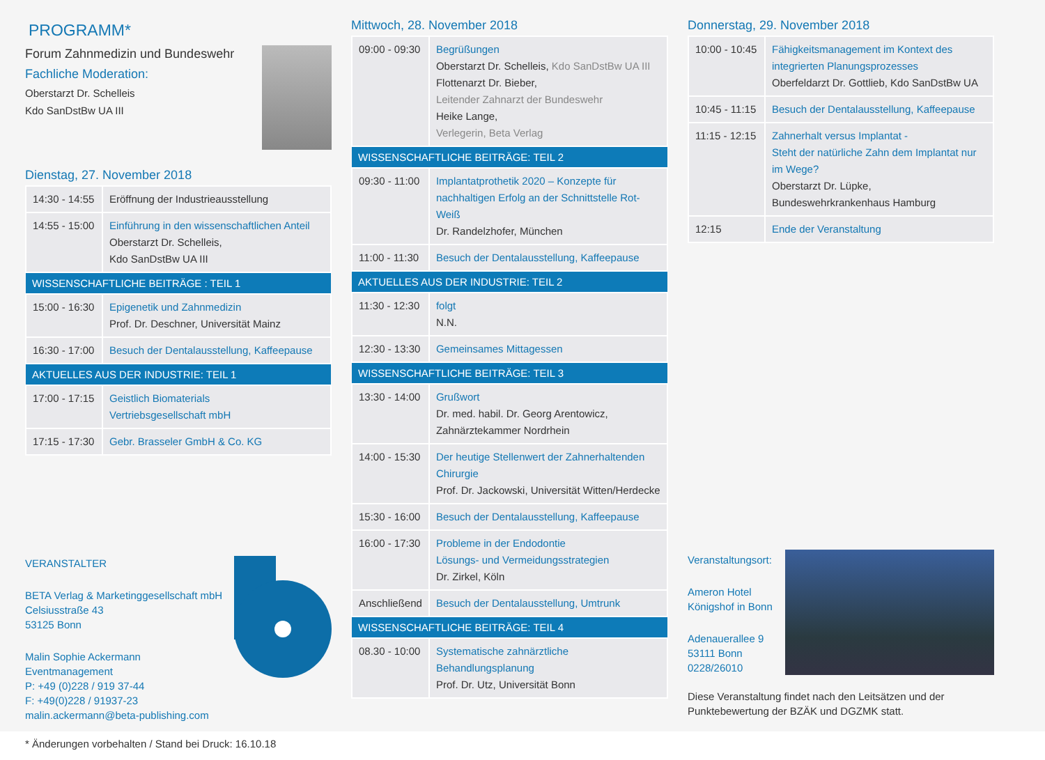PROGRAMM*
Forum Zahnmedizin und Bundeswehr
Fachliche Moderation:
Oberstarzt Dr. Schelleis
Kdo SanDstBw UA III
Dienstag, 27. November 2018
| 14:30 - 14:55 | Eröffnung der Industrieausstellung |
| 14:55 - 15:00 | Einführung in den wissenschaftlichen Anteil Oberstarzt Dr. Schelleis, Kdo SanDstBw UA III |
| WISSENSCHAFTLICHE BEITRÄGE : TEIL 1 | |
| 15:00 - 16:30 | Epigenetik und Zahnmedizin Prof. Dr. Deschner, Universität Mainz |
| 16:30 - 17:00 | Besuch der Dentalausstellung, Kaffeepause |
| AKTUELLES AUS DER INDUSTRIE: TEIL 1 | |
| 17:00 - 17:15 | Geistlich Biomaterials Vertriebsgesellschaft mbH |
| 17:15 - 17:30 | Gebr. Brasseler GmbH & Co. KG |
VERANSTALTER
BETA Verlag & Marketinggesellschaft mbH
Celsiusstraße 43
53125 Bonn
Malin Sophie Ackermann
Eventmanagement
P: +49 (0)228 / 919 37-44
F: +49(0)228 / 91937-23
malin.ackermann@beta-publishing.com
* Änderungen vorbehalten / Stand bei Druck: 16.10.18
Mittwoch, 28. November 2018
| 09:00 - 09:30 | Begrüßungen Oberstarzt Dr. Schelleis, Kdo SanDstBw UA III Flottenarzt Dr. Bieber, Leitender Zahnarzt der Bundeswehr Heike Lange, Verlegerin, Beta Verlag |
| WISSENSCHAFTLICHE BEITRÄGE: TEIL 2 | |
| 09:30 - 11:00 | Implantatprothetik 2020 – Konzepte für nachhaltigen Erfolg an der Schnittstelle Rot-Weiß Dr. Randelzhofer, München |
| 11:00 - 11:30 | Besuch der Dentalausstellung, Kaffeepause |
| AKTUELLES AUS DER INDUSTRIE: TEIL 2 | |
| 11:30 - 12:30 | folgt N.N. |
| 12:30 - 13:30 | Gemeinsames Mittagessen |
| WISSENSCHAFTLICHE BEITRÄGE: TEIL 3 | |
| 13:30 - 14:00 | Grußwort Dr. med. habil. Dr. Georg Arentowicz, Zahnärztekammer Nordrhein |
| 14:00 - 15:30 | Der heutige Stellenwert der Zahnerhaltenden Chirurgie Prof. Dr. Jackowski, Universität Witten/Herdecke |
| 15:30 - 16:00 | Besuch der Dentalausstellung, Kaffeepause |
| 16:00 - 17:30 | Probleme in der Endodontie Lösungs- und Vermeidungsstrategien Dr. Zirkel, Köln |
| Anschließend | Besuch der Dentalausstellung, Umtrunk |
| WISSENSCHAFTLICHE BEITRÄGE: TEIL 4 | |
| 08.30 - 10:00 | Systematische zahnärztliche Behandlungsplanung Prof. Dr. Utz, Universität Bonn |
Donnerstag, 29. November 2018
| 10:00 - 10:45 | Fähigkeitsmanagement im Kontext des integrierten Planungsprozesses Oberfeldarzt Dr. Gottlieb, Kdo SanDstBw UA |
| 10:45 - 11:15 | Besuch der Dentalausstellung, Kaffeepause |
| 11:15 - 12:15 | Zahnerhalt versus Implantat - Steht der natürliche Zahn dem Implantat nur im Wege? Oberstarzt Dr. Lüpke, Bundeswehrkrankenhaus Hamburg |
| 12:15 | Ende der Veranstaltung |
Veranstaltungsort:
Ameron Hotel
Königshof in Bonn
Adenauerallee 9
53111 Bonn
0228/26010
Diese Veranstaltung findet nach den Leitsätzen und der Punktebewertung der BZÄK und DGZMK statt.